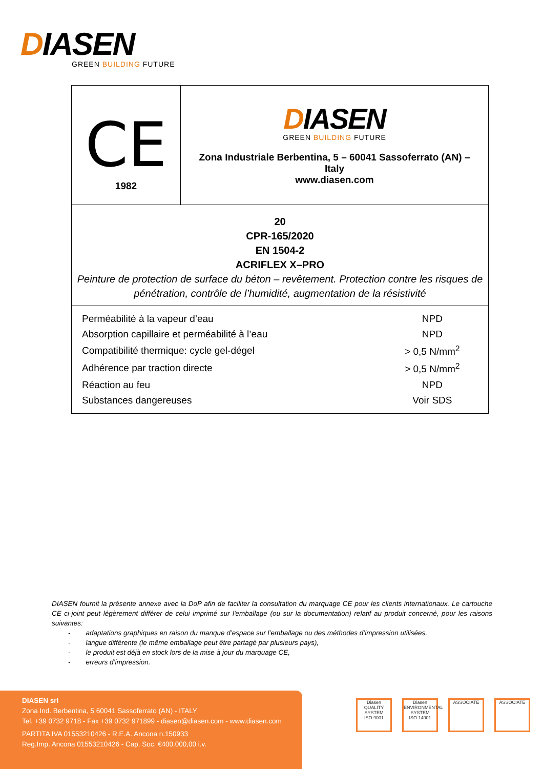DIASEN
GREEN BUILDING FUTURE
| CE 1982 | D IASEN GREEN BUILDING FUTURE Zona Industriale Berbentina, 5 – 60041 Sassoferrato (AN) – Italy www.diasen.com |
| 20 CPR-165/2020 EN 1504-2 ACRIFLEX X–PRO Peinture de protection de surface du béton – revêtement. Protection contre les risques de pénétration, contrôle de l’humidité, augmentation de la résistivité | |
| / Perméabilité à la vapeur d’eau / NPD / / Absorption capillaire et perméabilité à l’eau / NPD / / Compatibilité thermique: cycle gel-dégel / > 0,5 N/mm<sup>2</sup> / / Adhérence par traction directe / > 0,5 N/mm<sup>2</sup> / / Réaction au feu / NPD / / Substances dangereuses / Voir SDS / | |
DIASEN fournit la présente annexe avec la DoP afin de faciliter la consultation du marquage CE pour les clients internationaux. Le cartouche CE ci-joint peut légèrement différer de celui imprimé sur l'emballage (ou sur la documentation) relatif au produit concerné, pour les raisons suivantes:
- adaptations graphiques en raison du manque d’espace sur l’emballage ou des méthodes d’impression utilisées,
- langue différente (le même emballage peut être partagé par plusieurs pays),
- le produit est déjà en stock lors de la mise à jour du marquage CE,
- erreurs d’impression.
DIASEN srl
Zona Ind. Berbentina, 5 60041 Sassoferrato (AN) - ITALY
Tel. +39 0732 9718 - Fax +39 0732 971899 - diasen@diasen.com - www.diasen.com
PARTITA IVA 01553210426 - R.E.A. Ancona n.150933
Reg.Imp. Ancona 01553210426 - Cap. Soc. €400.000,00 i.v.
Diasen
QUALITY SYSTEM
ISO 9001
Diasen
ENVIRONMENTAL SYSTEM
ISO 14001
ASSOCIATE ASSOCIATE